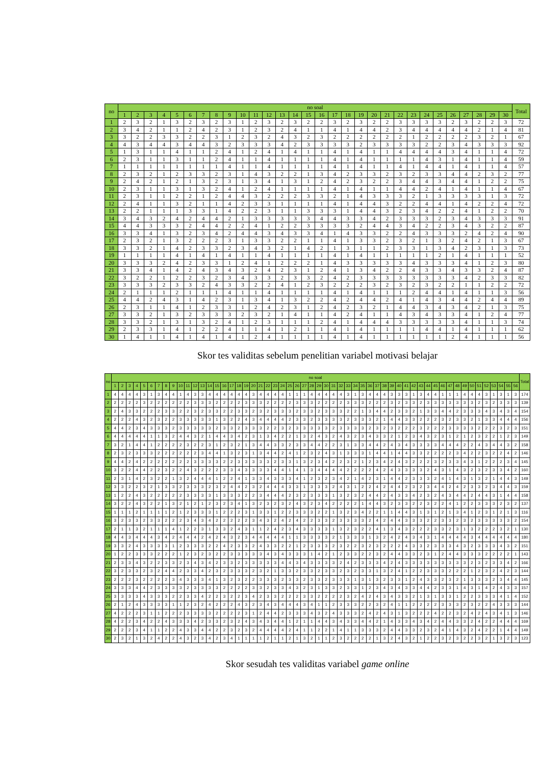| no | no soal | | | | | | | | | | | | | | | | | | | | | | | | | | | | | | Total |
| --- | --- | --- | --- | --- | --- | --- | --- | --- | --- | --- | --- | --- | --- | --- | --- | --- | --- | --- | --- | --- | --- | --- | --- | --- | --- | --- | --- | --- | --- | --- | --- |
| | 1 | 2 | 3 | 4 | 5 | 6 | 7 | 8 | 9 | 10 | 11 | 12 | 13 | 14 | 15 | 16 | 17 | 18 | 19 | 20 | 21 | 22 | 23 | 24 | 25 | 26 | 27 | 28 | 29 | 30 | |
| 1 | 2 | 3 | 2 | 1 | 3 | 2 | 3 | 2 | 3 | 1 | 2 | 3 | 2 | 3 | 2 | 2 | 3 | 2 | 3 | 2 | 2 | 3 | 3 | 3 | 3 | 2 | 3 | 2 | 2 | 3 | 72 |
| 2 | 3 | 4 | 2 | 1 | 1 | 2 | 4 | 2 | 3 | 1 | 2 | 3 | 2 | 4 | 1 | 1 | 4 | 1 | 4 | 4 | 2 | 3 | 4 | 4 | 4 | 4 | 4 | 2 | 1 | 4 | 81 |
| 3 | 3 | 2 | 2 | 3 | 3 | 2 | 2 | 3 | 1 | 2 | 3 | 2 | 4 | 3 | 2 | 3 | 2 | 2 | 2 | 2 | 2 | 2 | 1 | 2 | 2 | 2 | 2 | 3 | 2 | 1 | 67 |
| 4 | 4 | 3 | 4 | 4 | 3 | 4 | 4 | 3 | 2 | 3 | 3 | 3 | 4 | 2 | 3 | 3 | 3 | 3 | 2 | 3 | 3 | 3 | 3 | 2 | 2 | 3 | 4 | 3 | 3 | 3 | 92 |
| 5 | 1 | 3 | 1 | 1 | 4 | 1 | 1 | 2 | 4 | 1 | 2 | 4 | 1 | 4 | 1 | 1 | 4 | 1 | 4 | 1 | 1 | 4 | 4 | 4 | 4 | 3 | 4 | 1 | 1 | 4 | 72 |
| 6 | 2 | 3 | 1 | 1 | 3 | 1 | 1 | 2 | 4 | 1 | 1 | 4 | 1 | 1 | 1 | 1 | 4 | 1 | 4 | 1 | 1 | 1 | 1 | 4 | 3 | 1 | 4 | 1 | 1 | 4 | 59 |
| 7 | 1 | 1 | 1 | 1 | 1 | 1 | 1 | 1 | 4 | 1 | 1 | 4 | 1 | 1 | 1 | 1 | 4 | 1 | 4 | 1 | 1 | 4 | 1 | 4 | 4 | 1 | 4 | 1 | 1 | 4 | 57 |
| 8 | 2 | 3 | 2 | 1 | 2 | 3 | 3 | 2 | 3 | 1 | 4 | 3 | 2 | 2 | 1 | 3 | 4 | 2 | 3 | 3 | 2 | 3 | 2 | 3 | 3 | 4 | 4 | 2 | 3 | 2 | 77 |
| 9 | 2 | 4 | 2 | 1 | 2 | 1 | 3 | 2 | 3 | 1 | 3 | 4 | 1 | 3 | 1 | 2 | 4 | 2 | 3 | 2 | 2 | 3 | 4 | 4 | 3 | 4 | 4 | 1 | 2 | 2 | 75 |
| 10 | 2 | 3 | 1 | 1 | 3 | 1 | 3 | 2 | 4 | 1 | 2 | 4 | 1 | 1 | 1 | 1 | 4 | 1 | 4 | 1 | 1 | 4 | 4 | 2 | 4 | 1 | 4 | 1 | 1 | 4 | 67 |
| 11 | 2 | 3 | 1 | 1 | 2 | 2 | 1 | 2 | 4 | 4 | 3 | 2 | 2 | 2 | 3 | 3 | 2 | 1 | 4 | 3 | 3 | 3 | 2 | 1 | 3 | 3 | 3 | 3 | 1 | 3 | 72 |
| 12 | 2 | 4 | 1 | 1 | 3 | 2 | 1 | 1 | 4 | 2 | 3 | 3 | 1 | 1 | 1 | 1 | 4 | 1 | 4 | 4 | 3 | 2 | 2 | 4 | 4 | 1 | 4 | 2 | 2 | 4 | 72 |
| 13 | 2 | 2 | 1 | 1 | 1 | 3 | 3 | 1 | 4 | 2 | 2 | 3 | 1 | 1 | 3 | 3 | 3 | 1 | 4 | 4 | 3 | 2 | 3 | 4 | 2 | 2 | 4 | 1 | 2 | 2 | 70 |
| 14 | 3 | 4 | 3 | 2 | 4 | 2 | 4 | 4 | 2 | 1 | 3 | 3 | 3 | 3 | 3 | 4 | 4 | 3 | 3 | 4 | 2 | 3 | 3 | 3 | 2 | 3 | 4 | 3 | 3 | 3 | 91 |
| 15 | 4 | 4 | 3 | 3 | 3 | 2 | 4 | 4 | 2 | 2 | 4 | 1 | 2 | 2 | 3 | 3 | 3 | 3 | 2 | 4 | 4 | 3 | 4 | 2 | 2 | 3 | 4 | 3 | 2 | 2 | 87 |
| 16 | 3 | 3 | 4 | 1 | 3 | 2 | 3 | 4 | 2 | 4 | 4 | 3 | 4 | 3 | 3 | 4 | 1 | 4 | 3 | 3 | 2 | 2 | 4 | 3 | 3 | 3 | 2 | 4 | 2 | 4 | 90 |
| 17 | 2 | 3 | 2 | 1 | 3 | 2 | 2 | 2 | 3 | 1 | 3 | 3 | 2 | 2 | 1 | 1 | 4 | 1 | 3 | 3 | 2 | 3 | 2 | 1 | 3 | 2 | 4 | 2 | 1 | 3 | 67 |
| 18 | 3 | 3 | 2 | 1 | 4 | 2 | 3 | 3 | 2 | 3 | 4 | 3 | 2 | 1 | 4 | 2 | 1 | 3 | 1 | 1 | 2 | 3 | 3 | 1 | 3 | 4 | 2 | 3 | 1 | 3 | 73 |
| 19 | 1 | 1 | 1 | 1 | 4 | 1 | 4 | 1 | 4 | 1 | 1 | 4 | 1 | 1 | 1 | 1 | 4 | 1 | 4 | 1 | 1 | 1 | 1 | 1 | 2 | 1 | 4 | 1 | 1 | 1 | 52 |
| 20 | 3 | 3 | 3 | 2 | 4 | 2 | 3 | 3 | 1 | 2 | 4 | 1 | 2 | 2 | 2 | 1 | 4 | 3 | 3 | 3 | 3 | 3 | 4 | 3 | 3 | 3 | 4 | 1 | 2 | 3 | 80 |
| 21 | 3 | 3 | 4 | 1 | 4 | 2 | 4 | 3 | 4 | 3 | 2 | 4 | 2 | 3 | 1 | 2 | 4 | 1 | 3 | 4 | 2 | 2 | 4 | 3 | 3 | 4 | 3 | 3 | 2 | 4 | 87 |
| 22 | 3 | 2 | 2 | 1 | 2 | 2 | 3 | 2 | 3 | 4 | 3 | 3 | 2 | 3 | 3 | 2 | 4 | 2 | 3 | 3 | 3 | 3 | 3 | 3 | 3 | 3 | 4 | 2 | 3 | 3 | 82 |
| 23 | 3 | 3 | 3 | 2 | 3 | 3 | 2 | 4 | 3 | 3 | 2 | 2 | 4 | 1 | 2 | 3 | 2 | 2 | 2 | 3 | 2 | 3 | 2 | 3 | 2 | 2 | 1 | 1 | 2 | 2 | 72 |
| 24 | 2 | 1 | 1 | 1 | 2 | 1 | 1 | 1 | 4 | 1 | 1 | 4 | 1 | 1 | 1 | 1 | 4 | 1 | 4 | 1 | 1 | 1 | 2 | 4 | 4 | 1 | 4 | 1 | 1 | 3 | 56 |
| 25 | 4 | 4 | 2 | 4 | 3 | 1 | 4 | 2 | 3 | 1 | 3 | 4 | 1 | 3 | 2 | 2 | 4 | 2 | 4 | 4 | 2 | 4 | 1 | 4 | 3 | 4 | 4 | 2 | 4 | 4 | 89 |
| 26 | 2 | 3 | 1 | 1 | 4 | 1 | 2 | 3 | 3 | 1 | 2 | 4 | 2 | 3 | 1 | 2 | 4 | 2 | 3 | 2 | 1 | 4 | 4 | 3 | 4 | 3 | 4 | 2 | 1 | 3 | 75 |
| 27 | 3 | 3 | 2 | 1 | 3 | 2 | 3 | 3 | 3 | 2 | 3 | 2 | 1 | 4 | 1 | 1 | 4 | 2 | 4 | 1 | 1 | 4 | 3 | 4 | 3 | 3 | 4 | 1 | 2 | 4 | 77 |
| 28 | 3 | 3 | 2 | 1 | 3 | 1 | 3 | 2 | 4 | 1 | 2 | 3 | 1 | 1 | 1 | 2 | 4 | 1 | 4 | 4 | 4 | 3 | 3 | 3 | 3 | 3 | 4 | 1 | 1 | 3 | 74 |
| 29 | 2 | 3 | 3 | 1 | 4 | 1 | 2 | 2 | 4 | 1 | 1 | 4 | 1 | 2 | 1 | 1 | 4 | 1 | 4 | 1 | 1 | 1 | 1 | 4 | 4 | 1 | 4 | 1 | 1 | 1 | 62 |
| 30 | 1 | 4 | 1 | 1 | 4 | 1 | 4 | 1 | 4 | 1 | 2 | 4 | 1 | 1 | 1 | 1 | 4 | 1 | 4 | 1 | 1 | 1 | 1 | 1 | 1 | 2 | 4 | 1 | 1 | 1 | 56 |
Skor tes validitas sebelum penelitian variabel motivasi belajar
| no | no soal | | | | | | | | | | | | | | | | | | | | | | | | | | | | | | | | | | | | | | | | | | | | | | | | | | | | | | | | Total |
| --- | --- | --- | --- | --- | --- | --- | --- | --- | --- | --- | --- | --- | --- | --- | --- | --- | --- | --- | --- | --- | --- | --- | --- | --- | --- | --- | --- | --- | --- | --- | --- | --- | --- | --- | --- | --- | --- | --- | --- | --- | --- | --- | --- | --- | --- | --- | --- | --- | --- | --- | --- | --- | --- | --- | --- | --- | --- |
| | 1 | 2 | 3 | 4 | 5 | 6 | 7 | 8 | 9 | 10 | 11 | 12 | 13 | 14 | 15 | 16 | 17 | 18 | 19 | 20 | 21 | 22 | 23 | 24 | 25 | 26 | 27 | 28 | 29 | 30 | 31 | 32 | 33 | 34 | 35 | 36 | 37 | 38 | 39 | 40 | 41 | 42 | 43 | 44 | 45 | 46 | 47 | 48 | 49 | 50 | 51 | 52 | 53 | 54 | 55 | 56 | |
| 1 | 4 | 4 | 4 | 4 | 3 | 1 | 3 | 4 | 4 | 1 | 4 | 3 | 3 | 4 | 4 | 4 | 4 | 4 | 4 | 3 | 4 | 4 | 4 | 4 | 1 | 1 | 1 | 4 | 4 | 4 | 4 | 4 | 3 | 1 | 3 | 4 | 4 | 4 | 3 | 3 | 3 | 1 | 3 | 4 | 4 | 1 | 1 | 1 | 4 | 4 | 4 | 3 | 1 | 3 | 1 | 3 | 174 |
| 2 | 2 | 2 | 2 | 2 | 3 | 2 | 2 | 2 | 2 | 2 | 2 | 3 | 3 | 3 | 2 | 2 | 2 | 2 | 3 | 3 | 3 | 2 | 2 | 2 | 2 | 3 | 3 | 3 | 2 | 2 | 2 | 2 | 3 | 3 | 3 | 2 | 2 | 2 | 3 | 2 | 3 | 3 | 2 | 3 | 3 | 3 | 3 | 3 | 3 | 3 | 2 | 3 | 2 | 3 | 3 | 3 | 139 |
| 3 | 2 | 4 | 3 | 3 | 2 | 2 | 2 | 3 | 3 | 2 | 2 | 3 | 2 | 3 | 3 | 2 | 2 | 3 | 3 | 2 | 3 | 2 | 3 | 3 | 3 | 2 | 3 | 3 | 2 | 3 | 3 | 3 | 2 | 2 | 1 | 3 | 4 | 4 | 2 | 3 | 3 | 2 | 1 | 3 | 3 | 4 | 4 | 2 | 3 | 3 | 3 | 4 | 3 | 4 | 3 | 4 | 154 |
| 4 | 2 | 2 | 2 | 4 | 3 | 2 | 3 | 2 | 2 | 3 | 3 | 3 | 3 | 3 | 1 | 3 | 2 | 2 | 4 | 3 | 4 | 4 | 4 | 4 | 2 | 3 | 3 | 2 | 3 | 3 | 3 | 3 | 2 | 3 | 3 | 3 | 2 | 1 | 4 | 4 | 3 | 3 | 2 | 2 | 2 | 3 | 2 | 3 | 3 | 2 | 1 | 3 | 3 | 4 | 4 | 4 | 156 |
| 5 | 4 | 4 | 2 | 3 | 4 | 3 | 3 | 3 | 2 | 3 | 3 | 3 | 3 | 3 | 2 | 3 | 3 | 2 | 3 | 3 | 3 | 2 | 2 | 3 | 2 | 3 | 3 | 3 | 3 | 3 | 2 | 3 | 3 | 3 | 3 | 2 | 3 | 2 | 3 | 2 | 2 | 2 | 3 | 2 | 2 | 2 | 3 | 3 | 3 | 3 | 2 | 2 | 2 | 3 | 2 | 3 | 151 |
| 6 | 4 | 4 | 4 | 4 | 4 | 1 | 1 | 3 | 2 | 4 | 4 | 3 | 2 | 1 | 4 | 4 | 3 | 4 | 2 | 3 | 1 | 3 | 4 | 2 | 2 | 1 | 3 | 2 | 4 | 3 | 2 | 4 | 3 | 2 | 3 | 4 | 3 | 3 | 2 | 1 | 2 | 3 | 4 | 3 | 2 | 3 | 1 | 2 | 1 | 2 | 3 | 2 | 2 | 1 | 2 | 3 | 149 |
| 7 | 3 | 2 | 1 | 4 | 4 | 1 | 2 | 2 | 2 | 2 | 3 | 2 | 2 | 3 | 1 | 2 | 3 | 2 | 1 | 3 | 4 | 4 | 3 | 3 | 2 | 3 | 3 | 4 | 4 | 2 | 2 | 3 | 1 | 3 | 3 | 4 | 4 | 2 | 4 | 3 | 4 | 3 | 3 | 3 | 3 | 4 | 4 | 4 | 2 | 2 | 4 | 3 | 4 | 4 | 3 | 2 | 158 |
| 8 | 2 | 3 | 2 | 3 | 3 | 3 | 2 | 2 | 2 | 2 | 2 | 2 | 3 | 4 | 4 | 1 | 3 | 2 | 3 | 1 | 3 | 4 | 4 | 2 | 4 | 1 | 2 | 3 | 2 | 4 | 3 | 1 | 3 | 3 | 3 | 1 | 4 | 4 | 1 | 4 | 4 | 3 | 3 | 2 | 2 | 2 | 2 | 3 | 4 | 2 | 2 | 3 | 2 | 2 | 4 | 2 | 146 |
| 9 | 4 | 4 | 2 | 4 | 2 | 2 | 2 | 2 | 2 | 2 | 2 | 3 | 3 | 3 | 3 | 2 | 2 | 3 | 3 | 3 | 3 | 3 | 2 | 3 | 3 | 1 | 3 | 2 | 3 | 4 | 2 | 2 | 3 | 2 | 1 | 2 | 3 | 4 | 2 | 4 | 3 | 2 | 2 | 2 | 3 | 2 | 3 | 3 | 4 | 3 | 1 | 2 | 2 | 2 | 3 | 4 | 145 |
| 10 | 3 | 2 | 2 | 4 | 4 | 2 | 2 | 3 | 2 | 2 | 4 | 3 | 2 | 2 | 2 | 3 | 3 | 4 | 3 | 3 | 3 | 3 | 4 | 4 | 1 | 4 | 1 | 3 | 4 | 4 | 4 | 4 | 2 | 2 | 2 | 2 | 4 | 2 | 4 | 3 | 3 | 3 | 3 | 2 | 4 | 3 | 1 | 4 | 3 | 2 | 3 | 2 | 3 | 3 | 4 | 2 | 160 |
| 11 | 2 | 3 | 1 | 4 | 2 | 3 | 2 | 2 | 1 | 3 | 2 | 4 | 4 | 4 | 1 | 2 | 2 | 4 | 1 | 3 | 3 | 4 | 3 | 3 | 3 | 4 | 1 | 2 | 3 | 2 | 3 | 4 | 2 | 1 | 4 | 2 | 3 | 1 | 4 | 4 | 2 | 3 | 3 | 3 | 2 | 4 | 1 | 4 | 3 | 1 | 3 | 2 | 1 | 4 | 4 | 3 | 149 |
| 12 | 3 | 3 | 2 | 2 | 3 | 2 | 1 | 3 | 3 | 2 | 3 | 3 | 3 | 2 | 3 | 2 | 4 | 4 | 2 | 3 | 2 | 4 | 4 | 4 | 3 | 3 | 1 | 3 | 3 | 3 | 2 | 4 | 3 | 1 | 2 | 2 | 4 | 2 | 4 | 4 | 2 | 3 | 2 | 3 | 4 | 4 | 2 | 4 | 2 | 3 | 3 | 2 | 3 | 4 | 4 | 3 | 159 |
| 13 | 1 | 2 | 2 | 4 | 3 | 2 | 2 | 2 | 2 | 2 | 3 | 3 | 3 | 3 | 1 | 3 | 3 | 3 | 2 | 2 | 3 | 4 | 4 | 4 | 2 | 3 | 2 | 3 | 3 | 3 | 1 | 3 | 2 | 3 | 2 | 4 | 4 | 2 | 4 | 3 | 3 | 4 | 2 | 3 | 2 | 4 | 3 | 4 | 4 | 2 | 4 | 4 | 3 | 1 | 4 | 4 | 158 |
| 14 | 3 | 2 | 2 | 4 | 3 | 2 | 2 | 1 | 3 | 2 | 1 | 2 | 1 | 2 | 3 | 2 | 3 | 4 | 1 | 3 | 2 | 3 | 2 | 3 | 2 | 4 | 3 | 2 | 3 | 4 | 2 | 2 | 2 | 2 | 1 | 4 | 4 | 3 | 2 | 3 | 3 | 2 | 2 | 3 | 2 | 2 | 4 | 1 | 2 | 2 | 3 | 3 | 3 | 2 | 3 | 2 | 137 |
| 15 | 1 | 1 | 1 | 2 | 1 | 1 | 1 | 1 | 2 | 1 | 2 | 3 | 3 | 3 | 1 | 2 | 2 | 2 | 3 | 1 | 3 | 3 | 1 | 2 | 2 | 3 | 3 | 3 | 2 | 2 | 1 | 3 | 2 | 3 | 4 | 2 | 2 | 1 | 1 | 4 | 4 | 3 | 1 | 3 | 1 | 2 | 1 | 3 | 4 | 1 | 2 | 3 | 1 | 2 | 1 | 3 | 116 |
| 16 | 3 | 2 | 3 | 3 | 2 | 3 | 3 | 2 | 2 | 2 | 3 | 4 | 3 | 4 | 2 | 2 | 2 | 2 | 2 | 3 | 4 | 3 | 2 | 4 | 2 | 4 | 2 | 2 | 3 | 3 | 2 | 3 | 3 | 3 | 3 | 2 | 4 | 2 | 4 | 4 | 3 | 3 | 3 | 2 | 2 | 3 | 3 | 2 | 3 | 2 | 3 | 3 | 3 | 3 | 3 | 2 | 154 |
| 17 | 2 | 1 | 1 | 3 | 2 | 1 | 1 | 1 | 4 | 1 | 2 | 2 | 3 | 1 | 3 | 3 | 2 | 4 | 3 | 1 | 1 | 2 | 4 | 2 | 3 | 4 | 3 | 3 | 3 | 3 | 1 | 3 | 2 | 3 | 2 | 2 | 4 | 1 | 3 | 4 | 3 | 2 | 2 | 2 | 3 | 3 | 2 | 3 | 1 | 3 | 2 | 2 | 2 | 3 | 2 | 1 | 130 |
| 18 | 4 | 4 | 3 | 4 | 4 | 4 | 3 | 4 | 2 | 4 | 4 | 4 | 2 | 4 | 2 | 4 | 3 | 2 | 3 | 4 | 4 | 4 | 4 | 4 | 1 | 1 | 3 | 3 | 3 | 3 | 2 | 1 | 3 | 3 | 3 | 1 | 3 | 2 | 4 | 2 | 4 | 3 | 4 | 3 | 1 | 4 | 4 | 4 | 4 | 3 | 4 | 4 | 4 | 4 | 4 | 4 | 180 |
| 19 | 3 | 3 | 2 | 4 | 3 | 3 | 3 | 3 | 1 | 2 | 3 | 3 | 3 | 2 | 2 | 4 | 2 | 3 | 3 | 2 | 4 | 3 | 3 | 2 | 2 | 1 | 2 | 3 | 3 | 3 | 2 | 3 | 2 | 2 | 3 | 2 | 3 | 2 | 2 | 2 | 4 | 3 | 3 | 2 | 3 | 3 | 3 | 4 | 3 | 2 | 3 | 3 | 3 | 4 | 3 | 2 | 151 |
| 20 | 1 | 2 | 2 | 3 | 3 | 3 | 2 | 2 | 2 | 1 | 2 | 3 | 2 | 3 | 2 | 2 | 3 | 3 | 3 | 3 | 3 | 4 | 3 | 4 | 3 | 3 | 3 | 1 | 4 | 2 | 1 | 2 | 3 | 3 | 2 | 2 | 3 | 2 | 4 | 4 | 3 | 3 | 2 | 3 | 1 | 2 | 4 | 4 | 3 | 3 | 3 | 2 | 2 | 2 | 2 | 1 | 143 |
| 21 | 2 | 3 | 3 | 4 | 3 | 2 | 2 | 3 | 3 | 2 | 3 | 4 | 3 | 4 | 2 | 3 | 3 | 2 | 3 | 3 | 3 | 3 | 3 | 4 | 4 | 3 | 4 | 3 | 3 | 3 | 3 | 2 | 4 | 2 | 3 | 3 | 3 | 4 | 2 | 4 | 3 | 3 | 3 | 3 | 3 | 3 | 3 | 3 | 3 | 2 | 3 | 2 | 3 | 3 | 4 | 2 | 166 |
| 22 | 3 | 2 | 3 | 3 | 2 | 3 | 2 | 4 | 4 | 2 | 3 | 3 | 4 | 2 | 3 | 2 | 3 | 3 | 3 | 2 | 3 | 2 | 1 | 3 | 3 | 2 | 3 | 3 | 2 | 3 | 3 | 2 | 3 | 2 | 3 | 3 | 1 | 3 | 2 | 4 | 1 | 2 | 2 | 3 | 3 | 3 | 2 | 2 | 2 | 1 | 2 | 3 | 2 | 4 | 2 | 3 | 144 |
| 23 | 2 | 2 | 2 | 3 | 2 | 2 | 2 | 2 | 3 | 4 | 3 | 3 | 3 | 4 | 1 | 3 | 2 | 3 | 2 | 2 | 3 | 3 | 3 | 2 | 3 | 3 | 2 | 3 | 3 | 2 | 3 | 3 | 3 | 1 | 3 | 1 | 3 | 2 | 3 | 3 | 1 | 2 | 4 | 3 | 3 | 2 | 3 | 2 | 1 | 3 | 3 | 3 | 2 | 3 | 4 | 4 | 145 |
| 24 | 3 | 3 | 3 | 4 | 4 | 2 | 3 | 3 | 3 | 3 | 2 | 3 | 3 | 3 | 3 | 2 | 2 | 2 | 2 | 3 | 3 | 2 | 3 | 3 | 4 | 3 | 2 | 3 | 1 | 3 | 3 | 2 | 3 | 3 | 1 | 2 | 3 | 4 | 3 | 4 | 3 | 3 | 4 | 4 | 2 | 3 | 3 | 1 | 4 | 3 | 1 | 4 | 2 | 4 | 3 | 3 | 157 |
| 25 | 3 | 3 | 3 | 3 | 4 | 3 | 3 | 3 | 2 | 2 | 3 | 3 | 4 | 2 | 2 | 3 | 2 | 2 | 3 | 4 | 2 | 3 | 3 | 2 | 2 | 2 | 3 | 3 | 2 | 2 | 2 | 2 | 3 | 2 | 4 | 2 | 4 | 3 | 4 | 3 | 3 | 2 | 1 | 3 | 1 | 3 | 3 | 1 | 2 | 2 | 3 | 3 | 3 | 4 | 1 | 4 | 152 |
| 26 | 2 | 1 | 2 | 4 | 3 | 3 | 3 | 3 | 1 | 1 | 2 | 3 | 2 | 4 | 2 | 2 | 2 | 4 | 3 | 2 | 3 | 4 | 3 | 4 | 4 | 4 | 3 | 4 | 1 | 1 | 2 | 3 | 3 | 3 | 2 | 2 | 3 | 2 | 4 | 1 | 1 | 2 | 2 | 2 | 2 | 3 | 3 | 3 | 2 | 3 | 2 | 2 | 4 | 3 | 3 | 3 | 144 |
| 27 | 4 | 2 | 2 | 2 | 3 | 1 | 1 | 2 | 2 | 2 | 3 | 3 | 3 | 3 | 2 | 2 | 2 | 2 | 3 | 1 | 2 | 4 | 4 | 2 | 3 | 3 | 3 | 4 | 3 | 2 | 4 | 3 | 3 | 3 | 2 | 4 | 2 | 4 | 3 | 1 | 3 | 2 | 2 | 2 | 4 | 2 | 2 | 3 | 2 | 4 | 2 | 4 | 3 | 4 | 1 | 3 | 146 |
| 28 | 4 | 2 | 2 | 3 | 4 | 2 | 2 | 4 | 3 | 3 | 3 | 4 | 2 | 3 | 3 | 2 | 3 | 2 | 4 | 3 | 4 | 3 | 4 | 4 | 1 | 2 | 1 | 1 | 4 | 4 | 3 | 4 | 3 | 3 | 4 | 4 | 2 | 1 | 4 | 3 | 3 | 4 | 3 | 4 | 2 | 4 | 4 | 3 | 3 | 2 | 4 | 2 | 2 | 4 | 4 | 4 | 169 |
| 29 | 2 | 2 | 2 | 3 | 4 | 1 | 1 | 2 | 2 | 4 | 3 | 3 | 4 | 4 | 2 | 2 | 3 | 2 | 3 | 2 | 4 | 4 | 4 | 4 | 2 | 4 | 1 | 1 | 2 | 2 | 1 | 4 | 1 | 1 | 3 | 3 | 3 | 2 | 4 | 4 | 3 | 3 | 2 | 3 | 2 | 4 | 1 | 4 | 3 | 2 | 4 | 2 | 2 | 1 | 4 | 4 | 149 |
| 30 | 2 | 3 | 2 | 1 | 3 | 2 | 4 | 2 | 2 | 4 | 3 | 2 | 3 | 4 | 2 | 3 | 4 | 1 | 1 | 1 | 1 | 2 | 1 | 1 | 2 | 1 | 3 | 2 | 1 | 1 | 2 | 3 | 2 | 2 | 2 | 2 | 1 | 3 | 2 | 4 | 3 | 2 | 1 | 2 | 2 | 3 | 2 | 3 | 2 | 2 | 3 | 2 | 1 | 3 | 2 | 3 | 123 |
Skor sesudah tes validitas variabel game online